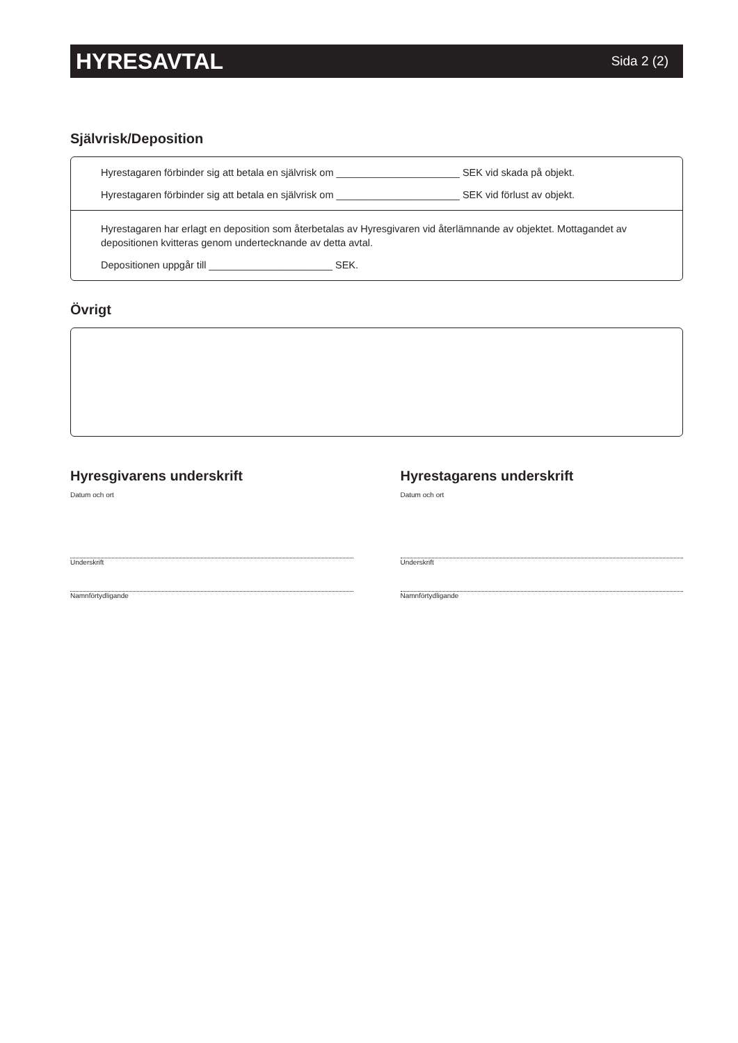HYRESAVTAL
Sida 2 (2)
Självrisk/Deposition
Hyrestagaren förbinder sig att betala en självrisk om ______________________ SEK vid skada på objekt.
Hyrestagaren förbinder sig att betala en självrisk om ______________________ SEK vid förlust av objekt.
Hyrestagaren har erlagt en deposition som återbetalas av Hyresgivaren vid återlämnande av objektet. Mottagandet av depositionen kvitteras genom undertecknande av detta avtal.
Depositionen uppgår till ______________________ SEK.
Övrigt
Hyresgivarens underskrift
Datum och ort
Underskrift
Namnförtydligande
Hyrestagarens underskrift
Datum och ort
Underskrift
Namnförtydligande